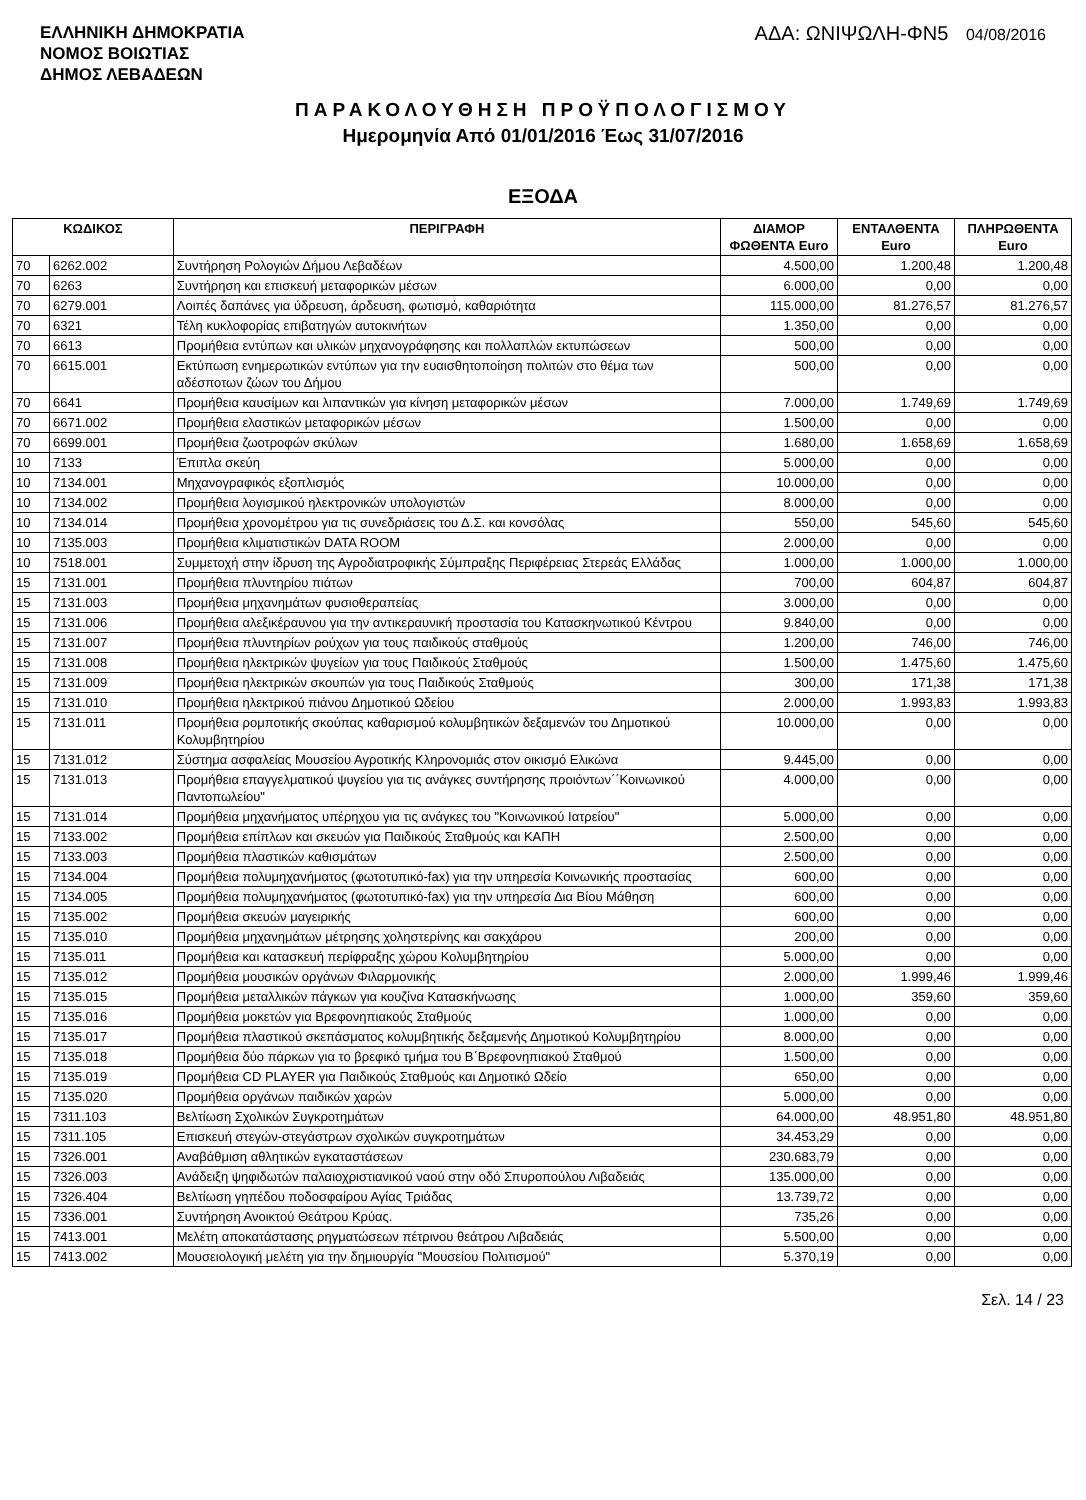ΕΛΛΗΝΙΚΗ ΔΗΜΟΚΡΑΤΙΑ
ΝΟΜΟΣ ΒΟΙΩΤΙΑΣ
ΔΗΜΟΣ ΛΕΒΑΔΕΩΝ
ΑΔΑ: ΩΝΙΨΩΛΗ-ΦΝ5 04/08/2016
ΠΑΡΑΚΟΛΟΥΘΗΣΗ ΠΡΟΫΠΟΛΟΓΙΣΜΟΥ
Ημερομηνία Από 01/01/2016 Έως 31/07/2016
ΕΞΟΔΑ
| ΚΩΔΙΚΟΣ | | ΠΕΡΙΓΡΑΦΗ | ΔΙΑΜΟΡ ΦΩΘΕΝΤΑ Euro | ΕΝΤΑΛΘΕΝΤΑ Euro | ΠΛΗΡΩΘΕΝΤΑ Euro |
| --- | --- | --- | --- | --- | --- |
| 70 | 6262.002 | Συντήρηση Ρολογιών Δήμου Λεβαδέων | 4.500,00 | 1.200,48 | 1.200,48 |
| 70 | 6263 | Συντήρηση και επισκευή μεταφορικών μέσων | 6.000,00 | 0,00 | 0,00 |
| 70 | 6279.001 | Λοιπές δαπάνες για ύδρευση, άρδευση, φωτισμό, καθαριότητα | 115.000,00 | 81.276,57 | 81.276,57 |
| 70 | 6321 | Τέλη κυκλοφορίας επιβατηγών αυτοκινήτων | 1.350,00 | 0,00 | 0,00 |
| 70 | 6613 | Προμήθεια εντύπων και υλικών μηχανογράφησης και πολλαπλών εκτυπώσεων | 500,00 | 0,00 | 0,00 |
| 70 | 6615.001 | Εκτύπωση ενημερωτικών εντύπων για την ευαισθητοποίηση πολιτών στο θέμα των αδέσποτων ζώων του Δήμου | 500,00 | 0,00 | 0,00 |
| 70 | 6641 | Προμήθεια καυσίμων και λιπαντικών για κίνηση μεταφορικών μέσων | 7.000,00 | 1.749,69 | 1.749,69 |
| 70 | 6671.002 | Προμήθεια ελαστικών μεταφορικών μέσων | 1.500,00 | 0,00 | 0,00 |
| 70 | 6699.001 | Προμήθεια ζωοτροφών σκύλων | 1.680,00 | 1.658,69 | 1.658,69 |
| 10 | 7133 | Έπιπλα σκεύη | 5.000,00 | 0,00 | 0,00 |
| 10 | 7134.001 | Μηχανογραφικός εξοπλισμός | 10.000,00 | 0,00 | 0,00 |
| 10 | 7134.002 | Προμήθεια λογισμικού ηλεκτρονικών υπολογιστών | 8.000,00 | 0,00 | 0,00 |
| 10 | 7134.014 | Προμήθεια χρονομέτρου για τις συνεδριάσεις του Δ.Σ. και κονσόλας | 550,00 | 545,60 | 545,60 |
| 10 | 7135.003 | Προμήθεια κλιματιστικών DATA ROOM | 2.000,00 | 0,00 | 0,00 |
| 10 | 7518.001 | Συμμετοχή στην ίδρυση της Αγροδιατροφικής Σύμπραξης Περιφέρειας Στερεάς Ελλάδας | 1.000,00 | 1.000,00 | 1.000,00 |
| 15 | 7131.001 | Προμήθεια πλυντηρίου πιάτων | 700,00 | 604,87 | 604,87 |
| 15 | 7131.003 | Προμήθεια μηχανημάτων φυσιοθεραπείας | 3.000,00 | 0,00 | 0,00 |
| 15 | 7131.006 | Προμήθεια αλεξικέραυνου για την αντικεραυνική προστασία του Κατασκηνωτικού Κέντρου | 9.840,00 | 0,00 | 0,00 |
| 15 | 7131.007 | Προμήθεια πλυντηρίων ρούχων για τους παιδικούς σταθμούς | 1.200,00 | 746,00 | 746,00 |
| 15 | 7131.008 | Προμήθεια ηλεκτρικών ψυγείων για τους Παιδικούς Σταθμούς | 1.500,00 | 1.475,60 | 1.475,60 |
| 15 | 7131.009 | Προμήθεια ηλεκτρικών σκουπών για τους Παιδικούς Σταθμούς | 300,00 | 171,38 | 171,38 |
| 15 | 7131.010 | Προμήθεια ηλεκτρικού πιάνου Δημοτικού Ωδείου | 2.000,00 | 1.993,83 | 1.993,83 |
| 15 | 7131.011 | Προμήθεια ρομποτικής σκούπας καθαρισμού κολυμβητικών δεξαμενών του Δημοτικού Κολυμβητηρίου | 10.000,00 | 0,00 | 0,00 |
| 15 | 7131.012 | Σύστημα ασφαλείας Μουσείου Αγροτικής Κληρονομιάς στον οικισμό Ελικώνα | 9.445,00 | 0,00 | 0,00 |
| 15 | 7131.013 | Προμήθεια επαγγελματικού ψυγείου για τις ανάγκες συντήρησης προιόντων΄΄Κοινωνικού Παντοπωλείου" | 4.000,00 | 0,00 | 0,00 |
| 15 | 7131.014 | Προμήθεια μηχανήματος υπέρηχου για τις ανάγκες του "Κοινωνικού Ιατρείου" | 5.000,00 | 0,00 | 0,00 |
| 15 | 7133.002 | Προμήθεια επίπλων και σκευών για Παιδικούς Σταθμούς και ΚΑΠΗ | 2.500,00 | 0,00 | 0,00 |
| 15 | 7133.003 | Προμήθεια πλαστικών καθισμάτων | 2.500,00 | 0,00 | 0,00 |
| 15 | 7134.004 | Προμήθεια πολυμηχανήματος (φωτοτυπικό-fax) για την υπηρεσία Κοινωνικής προστασίας | 600,00 | 0,00 | 0,00 |
| 15 | 7134.005 | Προμήθεια πολυμηχανήματος (φωτοτυπικό-fax) για την υπηρεσία Δια Βίου Μάθηση | 600,00 | 0,00 | 0,00 |
| 15 | 7135.002 | Προμήθεια σκευών μαγειρικής | 600,00 | 0,00 | 0,00 |
| 15 | 7135.010 | Προμήθεια μηχανημάτων μέτρησης χοληστερίνης και σακχάρου | 200,00 | 0,00 | 0,00 |
| 15 | 7135.011 | Προμήθεια και κατασκευή περίφραξης χώρου Κολυμβητηρίου | 5.000,00 | 0,00 | 0,00 |
| 15 | 7135.012 | Προμήθεια μουσικών οργάνων Φιλαρμονικής | 2.000,00 | 1.999,46 | 1.999,46 |
| 15 | 7135.015 | Προμήθεια μεταλλικών πάγκων για κουζίνα Κατασκήνωσης | 1.000,00 | 359,60 | 359,60 |
| 15 | 7135.016 | Προμήθεια μοκετών για Βρεφονηπιακούς Σταθμούς | 1.000,00 | 0,00 | 0,00 |
| 15 | 7135.017 | Προμήθεια πλαστικού σκεπάσματος κολυμβητικής δεξαμενής Δημοτικού Κολυμβητηρίου | 8.000,00 | 0,00 | 0,00 |
| 15 | 7135.018 | Προμήθεια δύο πάρκων για το βρεφικό τμήμα του Β΄Βρεφονηπιακού Σταθμού | 1.500,00 | 0,00 | 0,00 |
| 15 | 7135.019 | Προμήθεια CD PLAYER για Παιδικούς Σταθμούς και Δημοτικό Ωδείο | 650,00 | 0,00 | 0,00 |
| 15 | 7135.020 | Προμήθεια οργάνων παιδικών χαρών | 5.000,00 | 0,00 | 0,00 |
| 15 | 7311.103 | Βελτίωση Σχολικών Συγκροτημάτων | 64.000,00 | 48.951,80 | 48.951,80 |
| 15 | 7311.105 | Επισκευή στεγών-στεγάστρων σχολικών συγκροτημάτων | 34.453,29 | 0,00 | 0,00 |
| 15 | 7326.001 | Αναβάθμιση αθλητικών εγκαταστάσεων | 230.683,79 | 0,00 | 0,00 |
| 15 | 7326.003 | Ανάδειξη ψηφιδωτών παλαιοχριστιανικού ναού στην οδό Σπυροπούλου Λιβαδειάς | 135.000,00 | 0,00 | 0,00 |
| 15 | 7326.404 | Βελτίωση γηπέδου ποδοσφαίρου Αγίας Τριάδας | 13.739,72 | 0,00 | 0,00 |
| 15 | 7336.001 | Συντήρηση Ανοικτού Θεάτρου Κρύας. | 735,26 | 0,00 | 0,00 |
| 15 | 7413.001 | Μελέτη αποκατάστασης ρηγματώσεων πέτρινου θεάτρου Λιβαδειάς | 5.500,00 | 0,00 | 0,00 |
| 15 | 7413.002 | Μουσειολογική μελέτη για την δημιουργία "Μουσείου Πολιτισμού" | 5.370,19 | 0,00 | 0,00 |
Σελ. 14 / 23